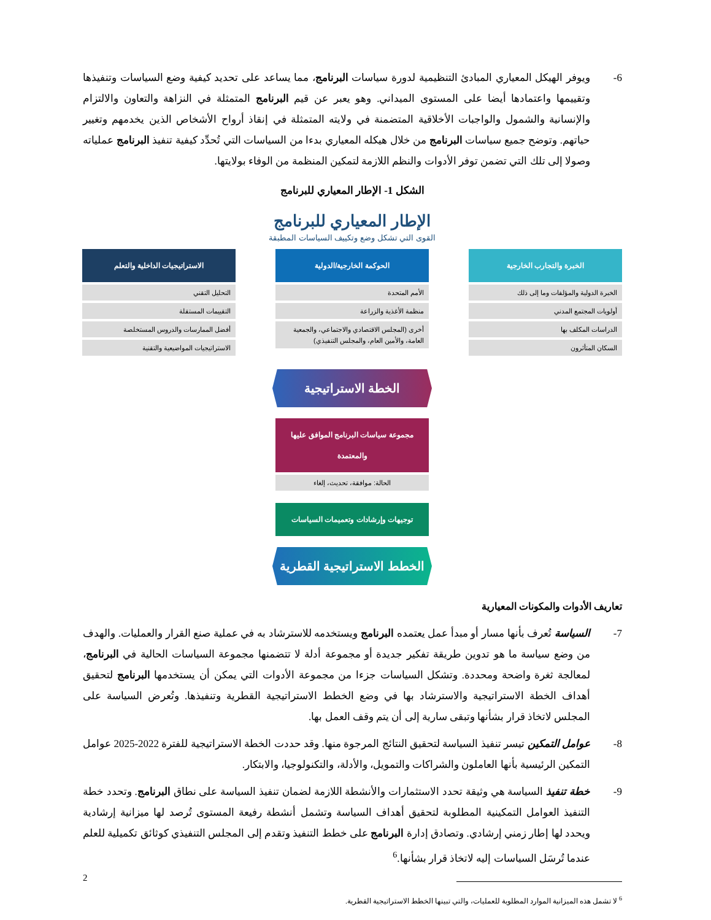6- ويوفر الهيكل المعياري المبادئ التنظيمية لدورة سياسات البرنامج، مما يساعد على تحديد كيفية وضع السياسات وتنفيذها وتقييمها واعتمادها أيضا على المستوى الميداني. وهو يعبر عن قيم البرنامج المتمثلة في النزاهة والتعاون والالتزام والإنسانية والشمول والواجبات الأخلاقية المتضمنة في ولايته المتمثلة في إنقاذ أرواح الأشخاص الذين يخدمهم وتغيير حياتهم. وتوضح جميع سياسات البرنامج من خلال هيكله المعياري بدءا من السياسات التي تُحدِّد كيفية تنفيذ البرنامج عملياته وصولا إلى تلك التي تضمن توفر الأدوات والنظم اللازمة لتمكين المنظمة من الوفاء بولايتها.
الشكل 1- الإطار المعياري للبرنامج
الإطار المعياري للبرنامج
القوى التي تشكل وضع وتكييف السياسات المطبقة
الخبرة والتجارب الخارجية
الخبرة الدولية والمؤلفات وما إلى ذلك
أولويات المجتمع المدني
الدراسات المكلف بها
السكان المتأثرون
الحوكمة الخارجية/الدولية
الأمم المتحدة
منظمة الأغذية والزراعة
أخرى (المجلس الاقتصادي والاجتماعي، والجمعية العامة، والأمين العام، والمجلس التنفيذي)
الاستراتيجيات الداخلية والتعلم
التحليل التقني
التقييمات المستقلة
أفضل الممارسات والدروس المستخلصة
الاستراتيجيات المواضيعية والتقنية
الخطة الاستراتيجية
مجموعة سياسات البرنامج الموافق عليها والمعتمدة
الحالة: موافقة، تحديث، إلغاء
توجيهات وإرشادات وتعميمات السياسات
الخطط الاستراتيجية القطرية
تعاريف الأدوات والمكونات المعيارية
7- السياسة تُعرف بأنها مسار أو مبدأ عمل يعتمده البرنامج ويستخدمه للاسترشاد به في عملية صنع القرار والعمليات. والهدف من وضع سياسة ما هو تدوين طريقة تفكير جديدة أو مجموعة أدلة لا تتضمنها مجموعة السياسات الحالية في البرنامج، لمعالجة ثغرة واضحة ومحددة. وتشكل السياسات جزءا من مجموعة الأدوات التي يمكن أن يستخدمها البرنامج لتحقيق أهداف الخطة الاستراتيجية والاسترشاد بها في وضع الخطط الاستراتيجية القطرية وتنفيذها. وتُعرض السياسة على المجلس لاتخاذ قرار بشأنها وتبقى سارية إلى أن يتم وقف العمل بها.
8- عوامل التمكين تيسر تنفيذ السياسة لتحقيق النتائج المرجوة منها. وقد حددت الخطة الاستراتيجية للفترة 2022-2025 عوامل التمكين الرئيسية بأنها العاملون والشراكات والتمويل، والأدلة، والتكنولوجيا، والابتكار.
9- خطة تنفيذ السياسة هي وثيقة تحدد الاستثمارات والأنشطة اللازمة لضمان تنفيذ السياسة على نطاق البرنامج. وتحدد خطة التنفيذ العوامل التمكينية المطلوبة لتحقيق أهداف السياسة وتشمل أنشطة رفيعة المستوى تُرصد لها ميزانية إرشادية ويحدد لها إطار زمني إرشادي. وتصادق إدارة البرنامج على خطط التنفيذ وتقدم إلى المجلس التنفيذي كوثائق تكميلية للعلم عندما تُرسَل السياسات إليه لاتخاذ قرار بشأنها.<sup>6</sup>
<sup>6</sup> لا تشمل هذه الميزانية الموارد المطلوبة للعمليات، والتي تبينها الخطط الاستراتيجية القطرية.
2